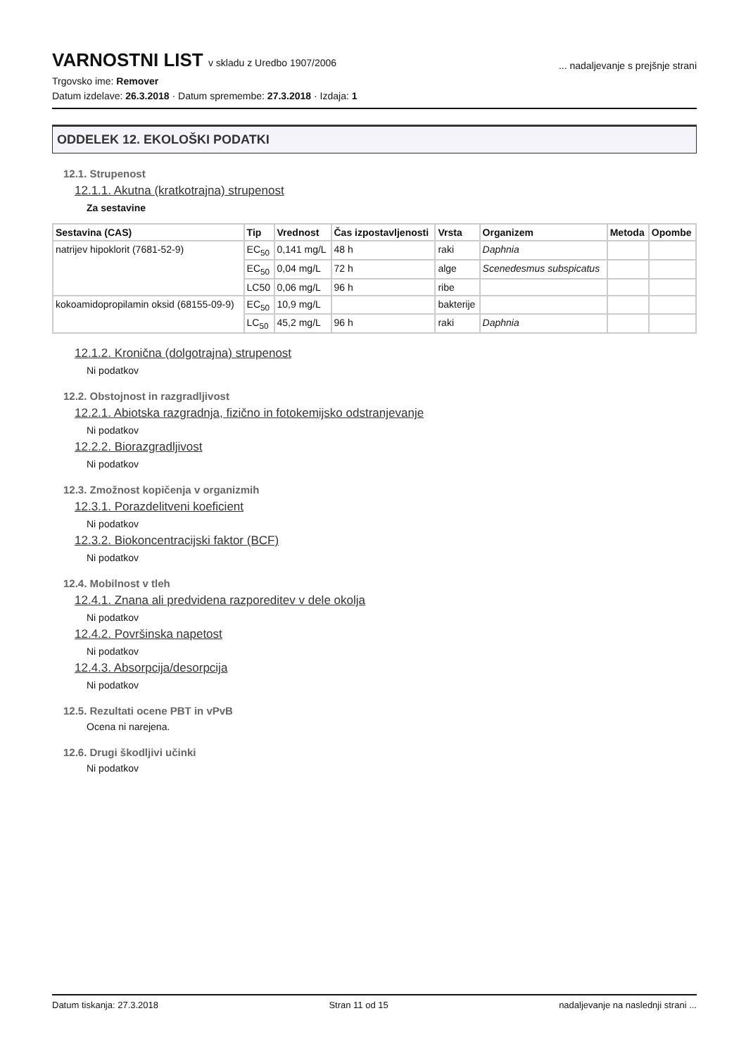VARNOSTNI LIST v skladu z Uredbo 1907/2006
... nadaljevanje s prejšnje strani
Trgovsko ime: Remover
Datum izdelave: 26.3.2018 · Datum spremembe: 27.3.2018 · Izdaja: 1
ODDELEK 12. EKOLOŠKI PODATKI
12.1. Strupenost
12.1.1. Akutna (kratkotrajna) strupenost
Za sestavine
| Sestavina (CAS) | Tip | Vrednost | Čas izpostavljenosti | Vrsta | Organizem | Metoda | Opombe |
| --- | --- | --- | --- | --- | --- | --- | --- |
| natrijev hipoklorit (7681-52-9) | EC<sub>50</sub> | 0,141 mg/L | 48 h | raki | Daphnia | | |
| | EC<sub>50</sub> | 0,04 mg/L | 72 h | alge | Scenedesmus subspicatus | | |
| | LC50 | 0,06 mg/L | 96 h | ribe | | | |
| kokoamidopropilamin oksid (68155-09-9) | EC<sub>50</sub> | 10,9 mg/L | | bakterije | | | |
| | LC<sub>50</sub> | 45,2 mg/L | 96 h | raki | Daphnia | | |
12.1.2. Kronična (dolgotrajna) strupenost
Ni podatkov
12.2. Obstojnost in razgradljivost
12.2.1. Abiotska razgradnja, fizično in fotokemijsko odstranjevanje
Ni podatkov
12.2.2. Biorazgradljivost
Ni podatkov
12.3. Zmožnost kopičenja v organizmih
12.3.1. Porazdelitveni koeficient
Ni podatkov
12.3.2. Biokoncentracijski faktor (BCF)
Ni podatkov
12.4. Mobilnost v tleh
12.4.1. Znana ali predvidena razporeditev v dele okolja
Ni podatkov
12.4.2. Površinska napetost
Ni podatkov
12.4.3. Absorpcija/desorpcija
Ni podatkov
12.5. Rezultati ocene PBT in vPvB
Ocena ni narejena.
12.6. Drugi škodljivi učinki
Ni podatkov
Datum tiskanja: 27.3.2018 Stran 11 od 15 nadaljevanje na naslednji strani ...